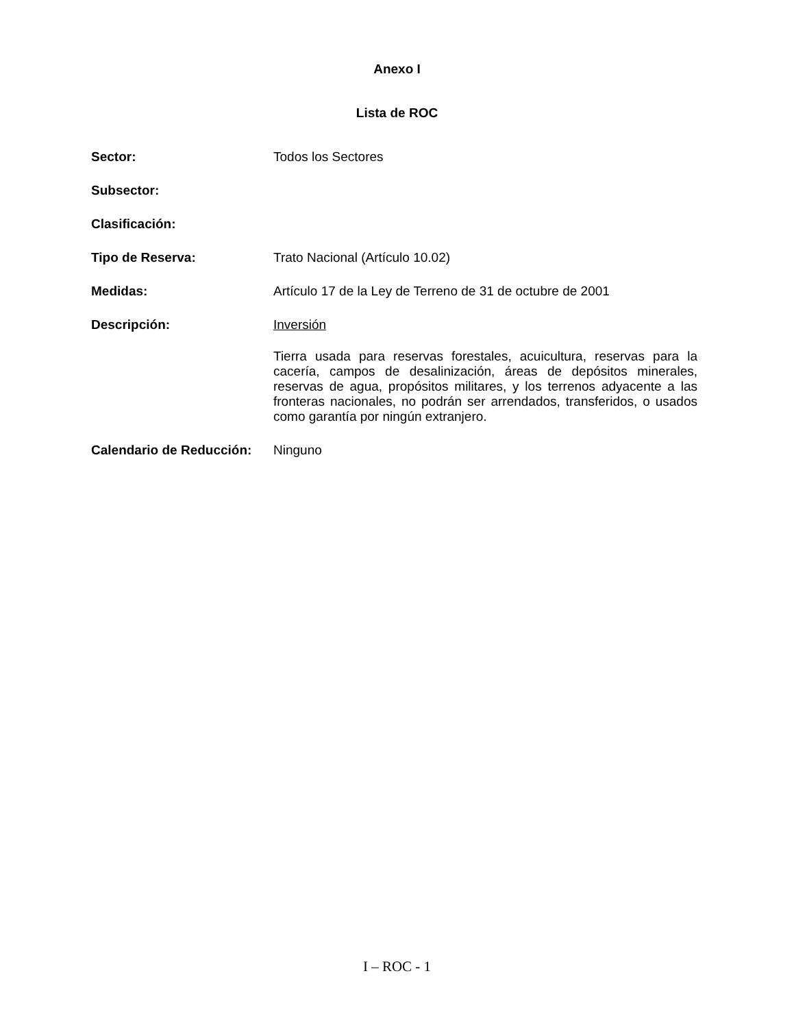Anexo I
Lista de ROC
Sector:
Todos los Sectores
Subsector:
Clasificación:
Tipo de Reserva:
Trato Nacional (Artículo 10.02)
Medidas:
Artículo 17 de la Ley de Terreno de 31 de octubre de 2001
Descripción:
Inversión
Tierra usada para reservas forestales, acuicultura, reservas para la cacería, campos de desalinización, áreas de depósitos minerales, reservas de agua, propósitos militares, y los terrenos adyacente a las fronteras nacionales, no podrán ser arrendados, transferidos, o usados como garantía por ningún extranjero.
Calendario de Reducción:
Ninguno
I – ROC - 1